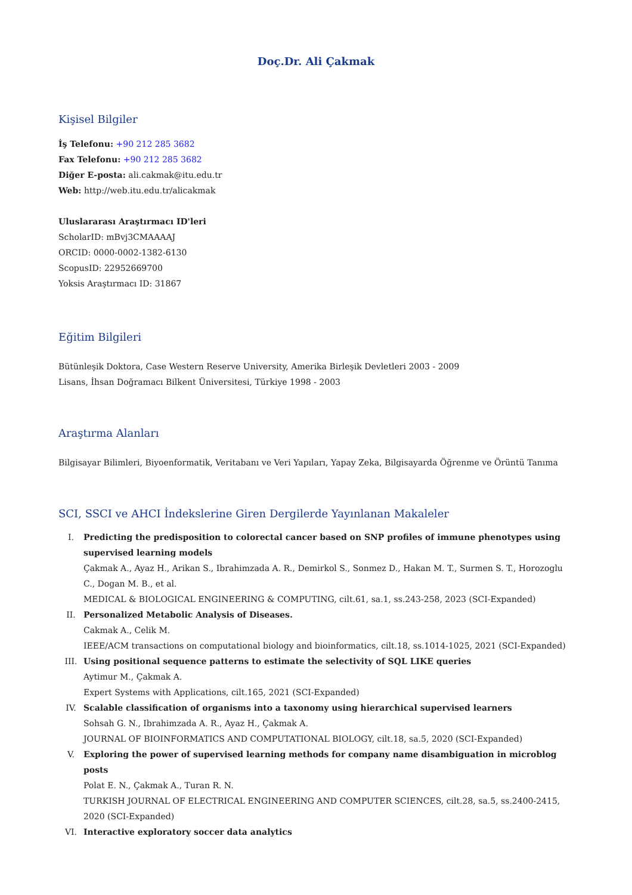Doç.Dr. Ali Çakmak
Kişisel Bilgiler
İş Telefonu: +90 212 285 3682
Fax Telefonu: +90 212 285 3682
Diğer E-posta: ali.cakmak@itu.edu.tr
Web: http://web.itu.edu.tr/alicakmak
Uluslararası Araştırmacı ID'leri
ScholarID: mBvj3CMAAAAJ
ORCID: 0000-0002-1382-6130
ScopusID: 22952669700
Yoksis Araştırmacı ID: 31867
Eğitim Bilgileri
Bütünleşik Doktora, Case Western Reserve University, Amerika Birleşik Devletleri 2003 - 2009
Lisans, İhsan Doğramacı Bilkent Üniversitesi, Türkiye 1998 - 2003
Araştırma Alanları
Bilgisayar Bilimleri, Biyoenformatik, Veritabanı ve Veri Yapıları, Yapay Zeka, Bilgisayarda Öğrenme ve Örüntü Tanıma
SCI, SSCI ve AHCI İndekslerine Giren Dergilerde Yayınlanan Makaleler
I. Predicting the predisposition to colorectal cancer based on SNP profiles of immune phenotypes using supervised learning models
Çakmak A., Ayaz H., Arikan S., Ibrahimzada A. R., Demirkol S., Sonmez D., Hakan M. T., Surmen S. T., Horozoglu C., Dogan M. B., et al.
MEDICAL & BIOLOGICAL ENGINEERING & COMPUTING, cilt.61, sa.1, ss.243-258, 2023 (SCI-Expanded)
II. Personalized Metabolic Analysis of Diseases.
Cakmak A., Celik M.
IEEE/ACM transactions on computational biology and bioinformatics, cilt.18, ss.1014-1025, 2021 (SCI-Expanded)
III. Using positional sequence patterns to estimate the selectivity of SQL LIKE queries
Aytimur M., Çakmak A.
Expert Systems with Applications, cilt.165, 2021 (SCI-Expanded)
IV. Scalable classification of organisms into a taxonomy using hierarchical supervised learners
Sohsah G. N., Ibrahimzada A. R., Ayaz H., Çakmak A.
JOURNAL OF BIOINFORMATICS AND COMPUTATIONAL BIOLOGY, cilt.18, sa.5, 2020 (SCI-Expanded)
V. Exploring the power of supervised learning methods for company name disambiguation in microblog posts
Polat E. N., Çakmak A., Turan R. N.
TURKISH JOURNAL OF ELECTRICAL ENGINEERING AND COMPUTER SCIENCES, cilt.28, sa.5, ss.2400-2415, 2020 (SCI-Expanded)
VI. Interactive exploratory soccer data analytics